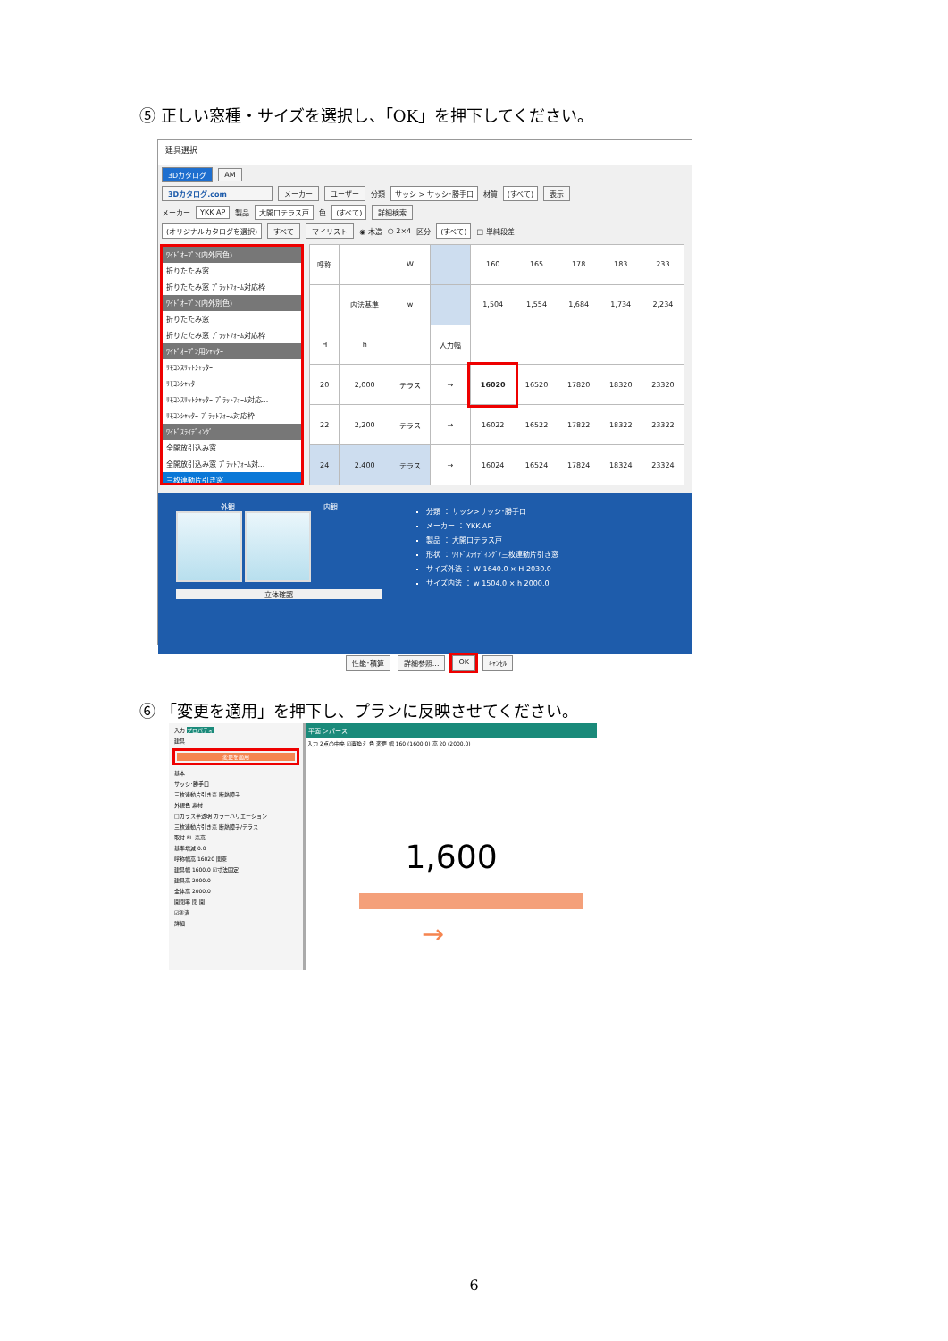⑤ 正しい窓種・サイズを選択し、「OK」を押下してください。
建具選択
3Dカタログ AM
3Dカタログ.com メーカー ユーザー 分類 サッシ > サッシ･勝手口 材質 (すべて) 表示
メーカー YKK AP 製品 大開口テラス戸 色 (すべて) 詳細検索
(オリジナルカタログを選択) すべて マイリスト ◉ 木造 ○ 2×4 区分 (すべて) □ 単純段差
ﾜｲﾄﾞｵｰﾌﾟﾝ(内外同色)
折りたたみ窓
折りたたみ窓 ﾌﾟﾗｯﾄﾌｫｰﾑ対応枠
ﾜｲﾄﾞｵｰﾌﾟﾝ(内外別色)
折りたたみ窓
折りたたみ窓 ﾌﾟﾗｯﾄﾌｫｰﾑ対応枠
ﾜｲﾄﾞｵｰﾌﾟﾝ用ｼｬｯﾀｰ
ﾘﾓｺﾝｽﾘｯﾄｼｬｯﾀｰ
ﾘﾓｺﾝｼｬｯﾀｰ
ﾘﾓｺﾝｽﾘｯﾄｼｬｯﾀｰ ﾌﾟﾗｯﾄﾌｫｰﾑ対応...
ﾘﾓｺﾝｼｬｯﾀｰ ﾌﾟﾗｯﾄﾌｫｰﾑ対応枠
ﾜｲﾄﾞｽﾗｲﾃﾞｨﾝｸﾞ
全開放引込み窓
全開放引込み窓 ﾌﾟﾗｯﾄﾌｫｰﾑ対...
三枚連動片引き窓
| 呼称 | | W | | 160 | 165 | 178 | 183 | 233 |
| --- | --- | --- | --- | --- | --- | --- | --- | --- |
| | 内法基準 | w | | 1,504 | 1,554 | 1,684 | 1,734 | 2,234 |
| H | h | | 入力幅 | | | | | |
| 20 | 2,000 | テラス | → | 16020 | 16520 | 17820 | 18320 | 23320 |
| 22 | 2,200 | テラス | → | 16022 | 16522 | 17822 | 18322 | 23322 |
| 24 | 2,400 | テラス | → | 16024 | 16524 | 17824 | 18324 | 23324 |
外観 内観
立体確認
分類 ： サッシ>サッシ･勝手口
メーカー ： YKK AP
製品 ： 大開口テラス戸
形状 ： ﾜｲﾄﾞｽﾗｲﾃﾞｨﾝｸﾞ/三枚連動片引き窓
サイズ外法 ： W 1640.0 × H 2030.0
サイズ内法 ： w 1504.0 × h 2000.0
性能･積算 詳細参照... OK ｷｬﾝｾﾙ
⑥ 「変更を適用」を押下し、プランに反映させてください。
入力 プロパティ
建具
変更を適用
基本
サッシ･勝手口
三枚連動片引き窓 断熱障子
外観色 素材
□ガラス半透明 カラーバリエーション
三枚連動片引き窓 断熱障子/テラス
取付 FL 窓高
基準増減 0.0
呼称幅高 16020 関東
建具幅 1600.0 ☑寸法固定
建具高 2000.0
全体高 2000.0
開閉率 閉 開
☑塗潰
詳細
平面 ＞パース
入力 2点の中央 ☑置換え 色 変更 幅 160 (1600.0) 高 20 (2000.0)
1,600
→
6